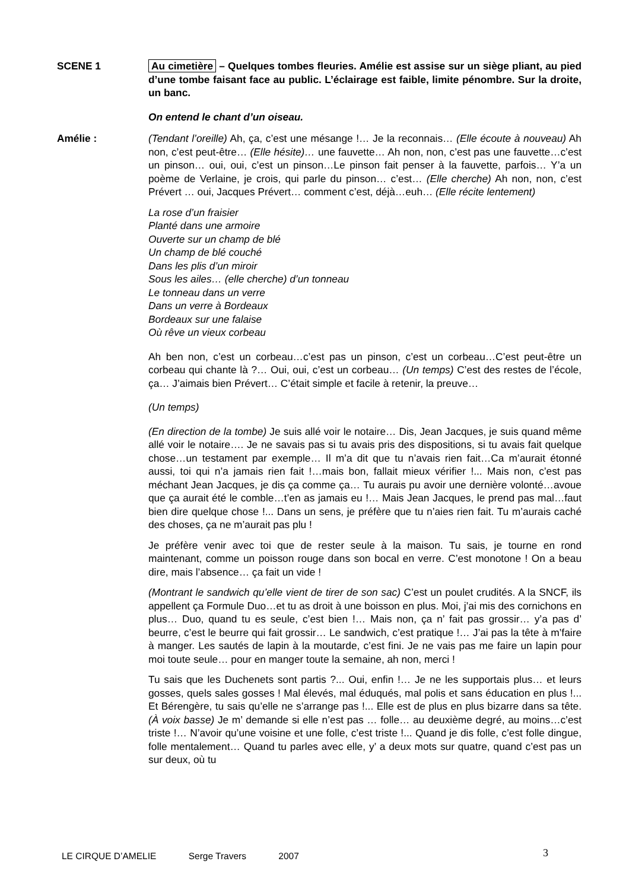SCENE 1 Au cimetière – Quelques tombes fleuries. Amélie est assise sur un siège pliant, au pied d’une tombe faisant face au public. L’éclairage est faible, limite pénombre. Sur la droite, un banc.
On entend le chant d’un oiseau.
Amélie : (Tendant l’oreille) Ah, ça, c’est une mésange !… Je la reconnais… (Elle écoute à nouveau) Ah non, c’est peut-être… (Elle hésite)… une fauvette… Ah non, non, c’est pas une fauvette…c’est un pinson… oui, oui, c’est un pinson…Le pinson fait penser à la fauvette, parfois… Y’a un poème de Verlaine, je crois, qui parle du pinson… c’est… (Elle cherche) Ah non, non, c’est Prévert … oui, Jacques Prévert… comment c’est, déjà…euh… (Elle récite lentement)
La rose d’un fraisier
Planté dans une armoire
Ouverte sur un champ de blé
Un champ de blé couché
Dans les plis d’un miroir
Sous les ailes… (elle cherche) d’un tonneau
Le tonneau dans un verre
Dans un verre à Bordeaux
Bordeaux sur une falaise
Où rêve un vieux corbeau
Ah ben non, c’est un corbeau…c’est pas un pinson, c’est un corbeau…C’est peut-être un corbeau qui chante là ?… Oui, oui, c’est un corbeau… (Un temps) C’est des restes de l’école, ça… J’aimais bien Prévert… C’était simple et facile à retenir, la preuve…
(Un temps)
(En direction de la tombe) Je suis allé voir le notaire… Dis, Jean Jacques, je suis quand même allé voir le notaire…. Je ne savais pas si tu avais pris des dispositions, si tu avais fait quelque chose…un testament par exemple… Il m’a dit que tu n’avais rien fait…Ca m’aurait étonné aussi, toi qui n’a jamais rien fait !…mais bon, fallait mieux vérifier !... Mais non, c’est pas méchant Jean Jacques, je dis ça comme ça… Tu aurais pu avoir une dernière volonté…avoue que ça aurait été le comble…t’en as jamais eu !… Mais Jean Jacques, le prend pas mal…faut bien dire quelque chose !... Dans un sens, je préfère que tu n’aies rien fait. Tu m’aurais caché des choses, ça ne m’aurait pas plu !
Je préfère venir avec toi que de rester seule à la maison. Tu sais, je tourne en rond maintenant, comme un poisson rouge dans son bocal en verre. C’est monotone ! On a beau dire, mais l’absence… ça fait un vide !
(Montrant le sandwich qu’elle vient de tirer de son sac) C’est un poulet crudités. A la SNCF, ils appellent ça Formule Duo…et tu as droit à une boisson en plus. Moi, j’ai mis des cornichons en plus… Duo, quand tu es seule, c’est bien !… Mais non, ça n’ fait pas grossir… y’a pas d’ beurre, c’est le beurre qui fait grossir… Le sandwich, c’est pratique !… J’ai pas la tête à m’faire à manger. Les sautés de lapin à la moutarde, c’est fini. Je ne vais pas me faire un lapin pour moi toute seule… pour en manger toute la semaine, ah non, merci !
Tu sais que les Duchenets sont partis ?... Oui, enfin !… Je ne les supportais plus… et leurs gosses, quels sales gosses ! Mal élevés, mal éduqués, mal polis et sans éducation en plus !... Et Bérengère, tu sais qu’elle ne s’arrange pas !... Elle est de plus en plus bizarre dans sa tête. (À voix basse) Je m’ demande si elle n’est pas … folle… au deuxième degré, au moins…c’est triste !… N’avoir qu’une voisine et une folle, c’est triste !... Quand je dis folle, c’est folle dingue, folle mentalement… Quand tu parles avec elle, y’ a deux mots sur quatre, quand c’est pas un sur deux, où tu
LE CIRQUE D’AMELIE Serge Travers 2007
3